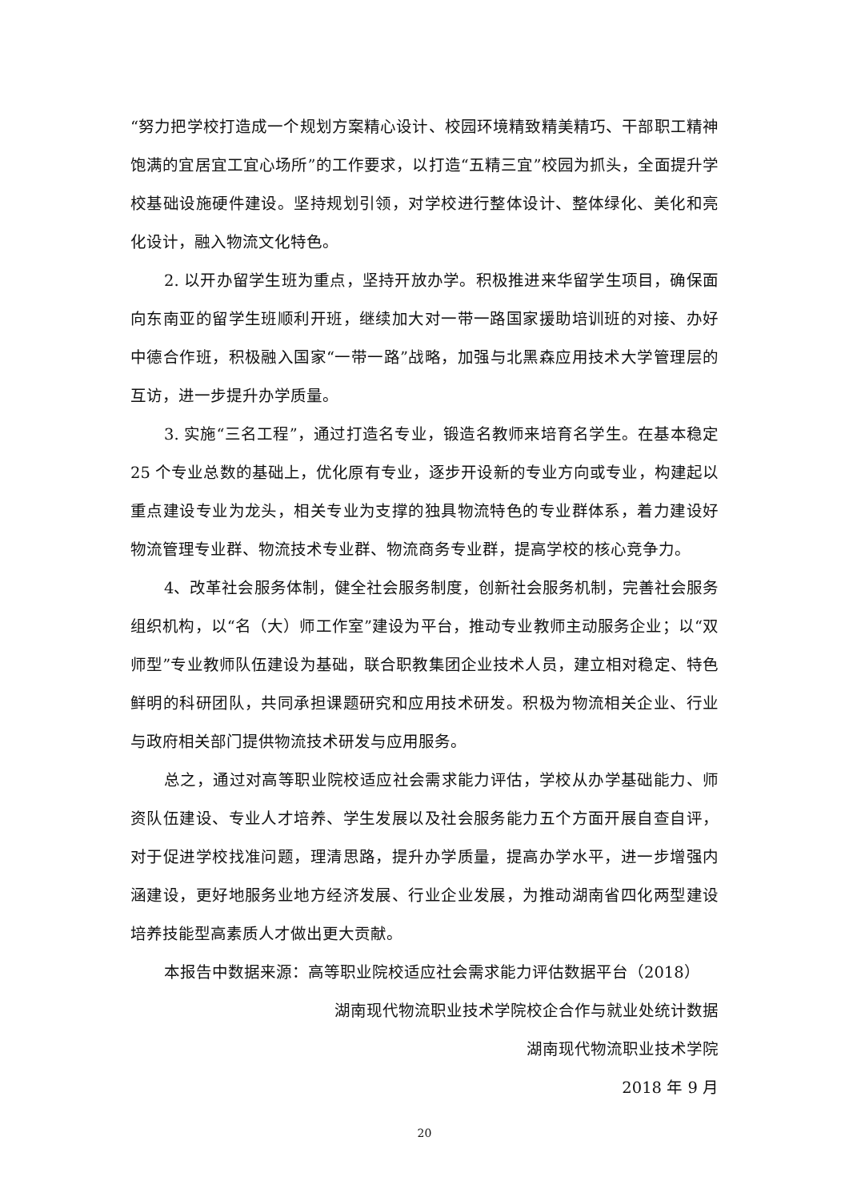“努力把学校打造成一个规划方案精心设计、校园环境精致精美精巧、干部职工精神饱满的宜居宜工宜心场所”的工作要求，以打造“五精三宜”校园为抓头，全面提升学校基础设施硬件建设。坚持规划引领，对学校进行整体设计、整体绿化、美化和亮化设计，融入物流文化特色。
2. 以开办留学生班为重点，坚持开放办学。积极推进来华留学生项目，确保面向东南亚的留学生班顺利开班，继续加大对一带一路国家援助培训班的对接、办好中德合作班，积极融入国家“一带一路”战略，加强与北黑森应用技术大学管理层的互访，进一步提升办学质量。
3. 实施“三名工程”，通过打造名专业，锻造名教师来培育名学生。在基本稳定 25 个专业总数的基础上，优化原有专业，逐步开设新的专业方向或专业，构建起以重点建设专业为龙头，相关专业为支撑的独具物流特色的专业群体系，着力建设好物流管理专业群、物流技术专业群、物流商务专业群，提高学校的核心竞争力。
4、改革社会服务体制，健全社会服务制度，创新社会服务机制，完善社会服务组织机构，以“名（大）师工作室”建设为平台，推动专业教师主动服务企业；以“双师型”专业教师队伍建设为基础，联合职教集团企业技术人员，建立相对稳定、特色鲜明的科研团队，共同承担课题研究和应用技术研发。积极为物流相关企业、行业与政府相关部门提供物流技术研发与应用服务。
总之，通过对高等职业院校适应社会需求能力评估，学校从办学基础能力、师资队伍建设、专业人才培养、学生发展以及社会服务能力五个方面开展自查自评，对于促进学校找准问题，理清思路，提升办学质量，提高办学水平，进一步增强内涵建设，更好地服务业地方经济发展、行业企业发展，为推动湖南省四化两型建设培养技能型高素质人才做出更大贡献。
本报告中数据来源：高等职业院校适应社会需求能力评估数据平台（2018）
湖南现代物流职业技术学院校企合作与就业处统计数据
湖南现代物流职业技术学院
2018 年 9 月
20